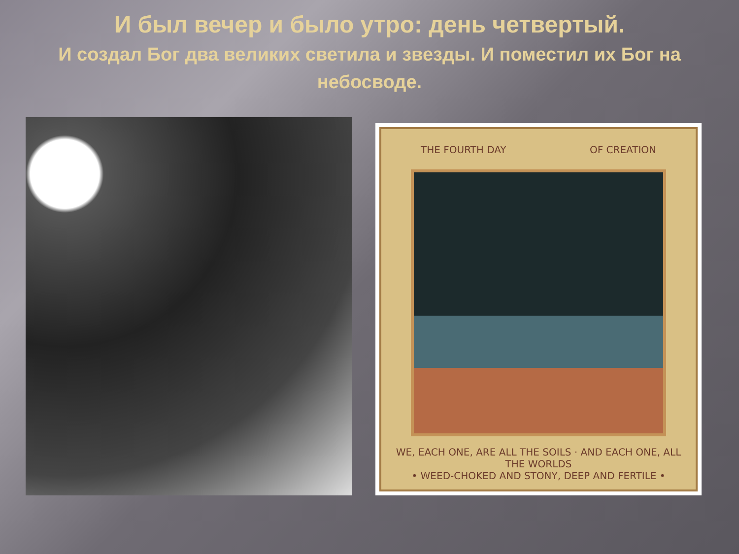И был вечер и было утро: день четвертый.
И создал Бог два великих светила и звезды. И поместил их Бог на небосводе.
THE FOURTH DAY OF CREATION
WE, EACH ONE, ARE ALL THE SOILS · AND EACH ONE, ALL THE WORLDS
• WEED-CHOKED AND STONY, DEEP AND FERTILE •